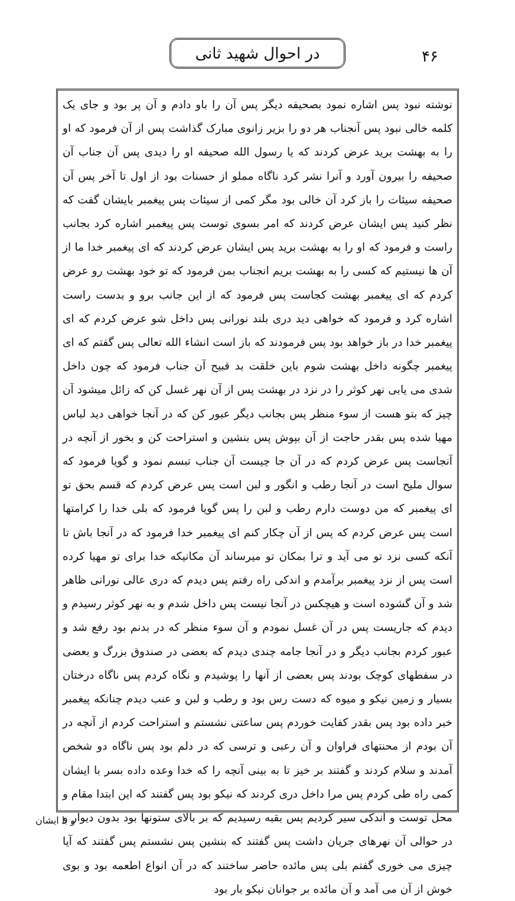در احوال شهید ثانی
۴۶
نوشته نبود پس اشاره نمود بصحیفه دیگر پس آن را باو دادم و آن پر بود و جای یک کلمه خالی نبود پس آنجناب هر دو را بزیر زانوی مبارک گذاشت پس از آن فرمود که او را به بهشت برید عرض کردند که یا رسول الله صحیفه او را دیدی پس آن جناب آن صحیفه را بیرون آورد و آنرا نشر کرد ناگاه مملو از حسنات بود از اول تا آخر پس آن صحیفه سیئات را باز کرد آن خالی بود مگر کمی از سیئات پس پیغمبر بایشان گفت که نظر کنید پس ایشان عرض کردند که امر بسوی توست پس پیغمبر اشاره کرد بجانب راست و فرمود که او را به بهشت برید پس ایشان عرض کردند که ای پیغمبر خدا ما از آن ها نیستیم که کسی را به بهشت بریم انجناب بمن فرمود که تو خود بهشت رو عرض کردم که ای پیغمبر بهشت کجاست پس فرمود که از این جانب برو و بدست راست اشاره کرد و فرمود که خواهی دید دری بلند نورانی پس داخل شو عرض کردم که ای پیغمبر خدا در باز خواهد بود پس فرمودند که باز است انشاء الله تعالی پس گفتم که ای پیغمبر چگونه داخل بهشت شوم باین خلقت بد قبیح آن جناب فرمود که چون داخل شدی می یابی نهر کوثر را در نزد در بهشت پس از آن نهر غسل کن که زائل میشود آن چیز که بتو هست از سوء منظر پس بجانب دیگر عبور کن که در آنجا خواهی دید لباس مهیا شده پس بقدر حاجت از آن بپوش پس بنشین و استراحت کن و بخور از آنچه در آنجاست پس عرض کردم که در آن جا چیست آن جناب تبسم نمود و گویا فرمود که سوال ملیح است در آنجا رطب و انگور و لبن است پس عرض کردم که قسم بحق تو ای پیغمبر که من دوست دارم رطب و لبن را پس گویا فرمود که بلی خدا را کرامتها است پس عرض کردم که پس از آن چکار کنم ای پیغمبر خدا فرمود که در آنجا باش تا آنکه کسی نزد تو می آید و ترا بمکان تو میرساند آن مکانیکه خدا برای تو مهیا کرده است پس از نزد پیغمبر برآمدم و اندکی راه رفتم پس دیدم که دری عالی نورانی ظاهر شد و آن گشوده است و هیچکس در آنجا نیست پس داخل شدم و به نهر کوثر رسیدم و دیدم که جاریست پس در آن غسل نمودم و آن سوء منظر که در بدنم بود رفع شد و عبور کردم بجانب دیگر و در آنجا جامه چندی دیدم که بعضی در صندوق بزرگ و بعضی در سفطهای کوچک بودند پس بعضی از آنها را پوشیدم و نگاه کردم پس ناگاه درختان بسیار و زمین نیکو و میوه که دست رس بود و رطب و لبن و عنب دیدم چنانکه پیغمبر خبر داده بود پس بقدر کفایت خوردم پس ساعتی نشستم و استراحت کردم از آنچه در آن بودم از محنتهای فراوان و آن رعبی و ترسی که در دلم بود پس ناگاه دو شخص آمدند و سلام کردند و گفتند بر خیز تا به بینی آنچه را که خدا وعده داده بسر با ایشان کمی راه طی کردم پس مرا داخل دری کردند که نیکو بود پس گفتند که این ابتدا مقام و محل توست و اندکی سیر کردیم پس بقبه رسیدیم که بر بالای ستونها بود بدون دیوار و در حوالی آن نهرهای جریان داشت پس گفتند که بنشین پس نشستم پس گفتند که آیا چیزی می خوری گفتم بلی پس مائده حاضر ساختند که در آن انواع اطعمه بود و بوی خوش از آن می آمد و آن مائده بر جوانان نیکو بار بود
و با ایشان